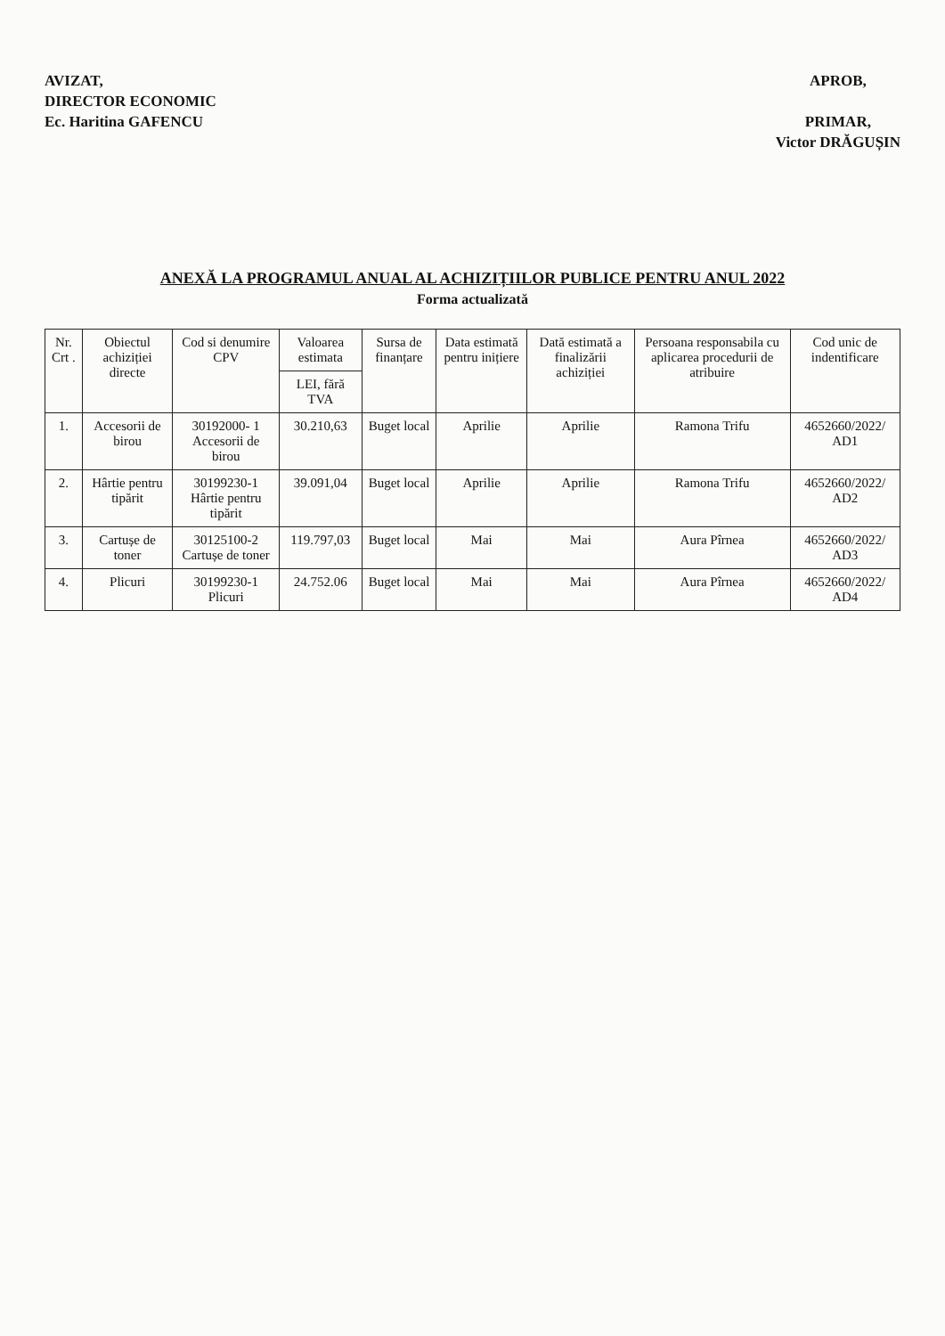AVIZAT,
DIRECTOR ECONOMIC
Ec. Haritina GAFENCU
APROB,
PRIMAR,
Victor DRĂGUȘIN
ANEXĂ LA PROGRAMUL ANUAL AL ACHIZIȚIILOR PUBLICE PENTRU ANUL 2022
Forma actualizată
| Nr. Crt . | Obiectul achiziției directe | Cod si denumire CPV | Valoarea estimata | Sursa de finanțare | Data estimată pentru inițiere | Dată estimată a finalizării achiziției | Persoana responsabila cu aplicarea procedurii de atribuire | Cod unic de indentificare |
| --- | --- | --- | --- | --- | --- | --- | --- | --- |
| | | | LEI, fără TVA | | | | | |
| 1. | Accesorii de birou | 30192000- 1 Accesorii de birou | 30.210,63 | Buget local | Aprilie | Aprilie | Ramona Trifu | 4652660/2022/ AD1 |
| 2. | Hârtie pentru tipărit | 30199230-1 Hârtie pentru tipărit | 39.091,04 | Buget local | Aprilie | Aprilie | Ramona Trifu | 4652660/2022/ AD2 |
| 3. | Cartușe de toner | 30125100-2 Cartușe de toner | 119.797,03 | Buget local | Mai | Mai | Aura Pîrnea | 4652660/2022/ AD3 |
| 4. | Plicuri | 30199230-1 Plicuri | 24.752.06 | Buget local | Mai | Mai | Aura Pîrnea | 4652660/2022/ AD4 |